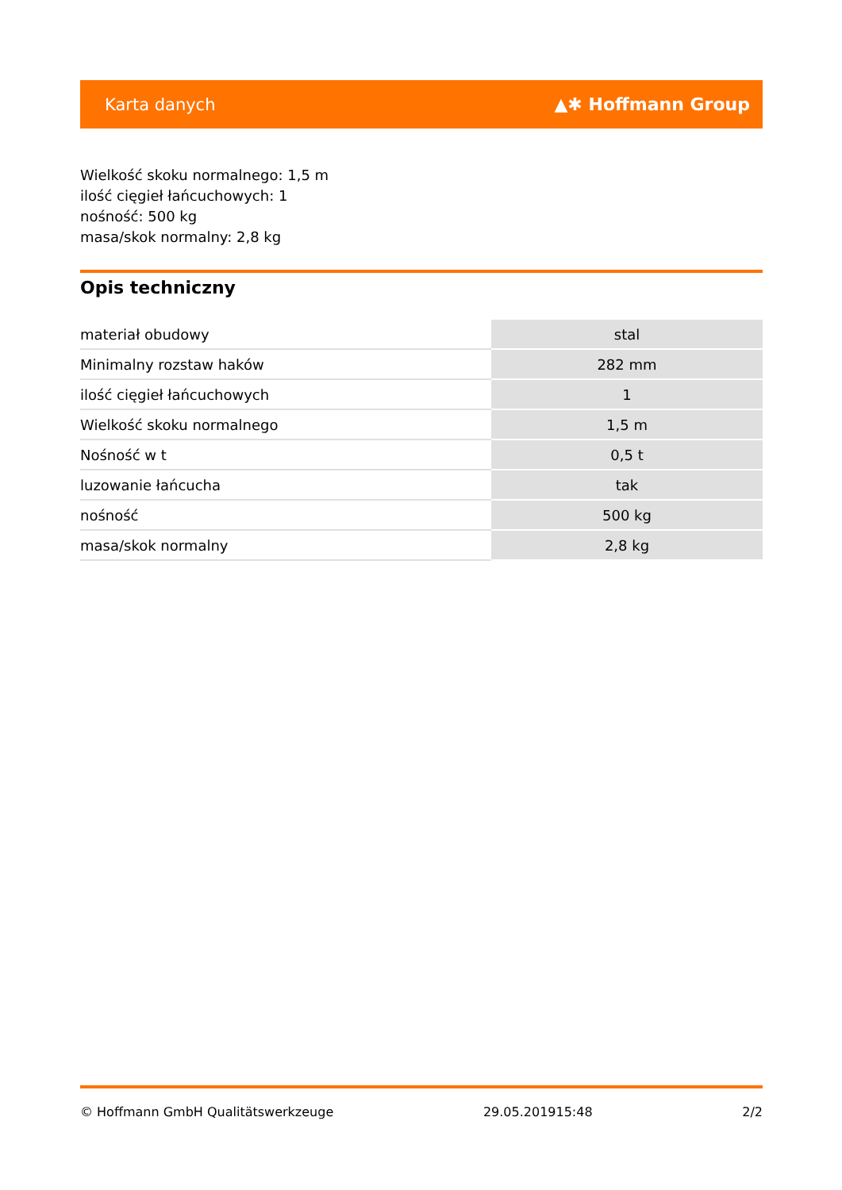Karta danych ▲✱ Hoffmann Group
Wielkość skoku normalnego: 1,5 m
ilość cięgieł łańcuchowych: 1
nośność: 500 kg
masa/skok normalny: 2,8 kg
Opis techniczny
| materiał obudowy | stal |
| Minimalny rozstaw haków | 282 mm |
| ilość cięgieł łańcuchowych | 1 |
| Wielkość skoku normalnego | 1,5 m |
| Nośność w t | 0,5 t |
| luzowanie łańcucha | tak |
| nośność | 500 kg |
| masa/skok normalny | 2,8 kg |
© Hoffmann GmbH Qualitätswerkzeuge 29.05.201915:48 2/2